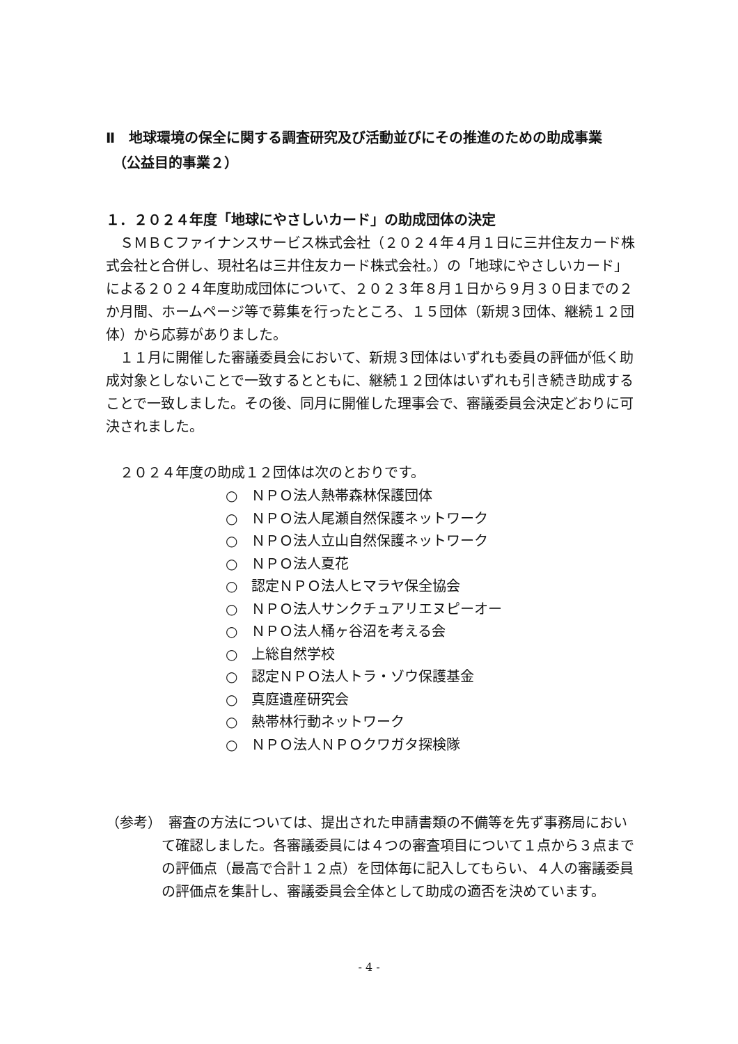Ⅱ　地球環境の保全に関する調査研究及び活動並びにその推進のための助成事業
　（公益目的事業２）
１．２０２４年度「地球にやさしいカード」の助成団体の決定
ＳＭＢＣファイナンスサービス株式会社（２０２４年４月１日に三井住友カード株式会社と合併し、現社名は三井住友カード株式会社。）の「地球にやさしいカード」による２０２４年度助成団体について、２０２３年８月１日から９月３０日までの２か月間、ホームページ等で募集を行ったところ、１５団体（新規３団体、継続１２団体）から応募がありました。
１１月に開催した審議委員会において、新規３団体はいずれも委員の評価が低く助成対象としないことで一致するとともに、継続１２団体はいずれも引き続き助成することで一致しました。その後、同月に開催した理事会で、審議委員会決定どおりに可決されました。
２０２４年度の助成１２団体は次のとおりです。
○　ＮＰＯ法人熱帯森林保護団体
○　ＮＰＯ法人尾瀬自然保護ネットワーク
○　ＮＰＯ法人立山自然保護ネットワーク
○　ＮＰＯ法人夏花
○　認定ＮＰＯ法人ヒマラヤ保全協会
○　ＮＰＯ法人サンクチュアリエヌピーオー
○　ＮＰＯ法人桶ヶ谷沼を考える会
○　上総自然学校
○　認定ＮＰＯ法人トラ・ゾウ保護基金
○　真庭遺産研究会
○　熱帯林行動ネットワーク
○　ＮＰＯ法人ＮＰＯクワガタ探検隊
（参考）　審査の方法については、提出された申請書類の不備等を先ず事務局において確認しました。各審議委員には４つの審査項目について１点から３点までの評価点（最高で合計１２点）を団体毎に記入してもらい、４人の審議委員の評価点を集計し、審議委員会全体として助成の適否を決めています。
- 4 -